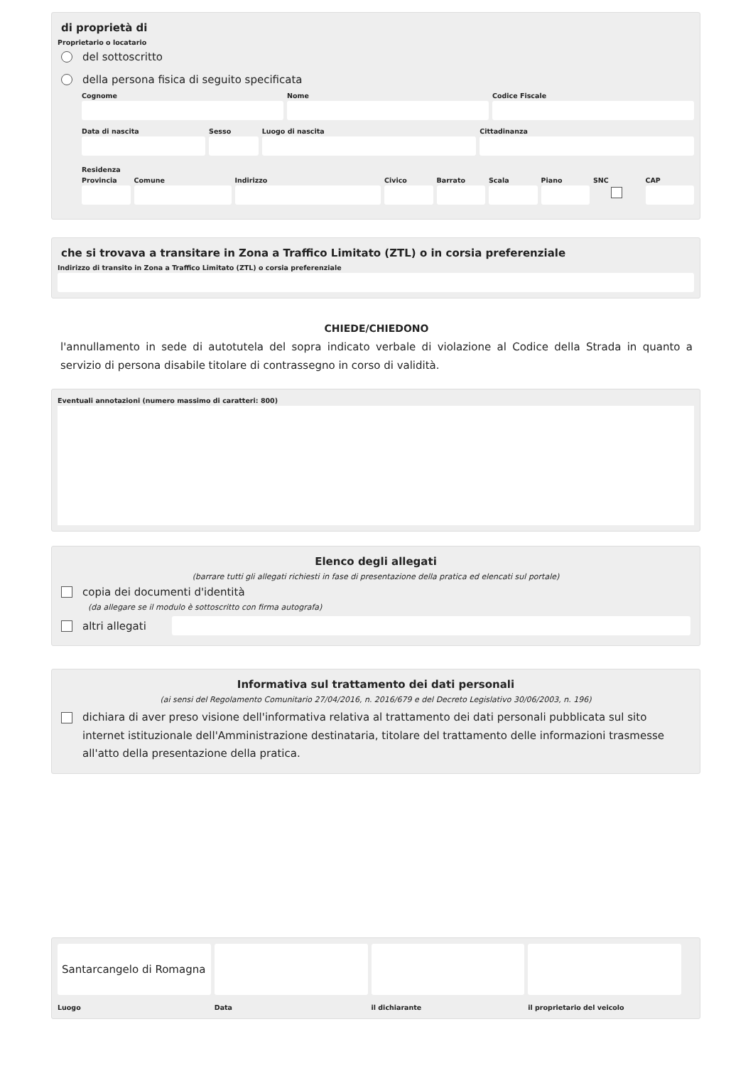di proprietà di
Proprietario o locatario
del sottoscritto
della persona fisica di seguito specificata
Cognome Nome Codice Fiscale
Data di nascita Sesso Luogo di nascita Cittadinanza
Residenza
Provincia Comune Indirizzo Civico Barrato Scala Piano SNC CAP
che si trovava a transitare in Zona a Traffico Limitato (ZTL) o in corsia preferenziale
Indirizzo di transito in Zona a Traffico Limitato (ZTL) o corsia preferenziale
CHIEDE/CHIEDONO
l'annullamento in sede di autotutela del sopra indicato verbale di violazione al Codice della Strada in quanto a servizio di persona disabile titolare di contrassegno in corso di validità.
Eventuali annotazioni (numero massimo di caratteri: 800)
Elenco degli allegati
(barrare tutti gli allegati richiesti in fase di presentazione della pratica ed elencati sul portale)
copia dei documenti d'identità
(da allegare se il modulo è sottoscritto con firma autografa)
altri allegati
Informativa sul trattamento dei dati personali
(ai sensi del Regolamento Comunitario 27/04/2016, n. 2016/679 e del Decreto Legislativo 30/06/2003, n. 196)
dichiara di aver preso visione dell'informativa relativa al trattamento dei dati personali pubblicata sul sito internet istituzionale dell'Amministrazione destinataria, titolare del trattamento delle informazioni trasmesse all'atto della presentazione della pratica.
Santarcangelo di Romagna
Luogo
Data il dichiarante il proprietario del veicolo